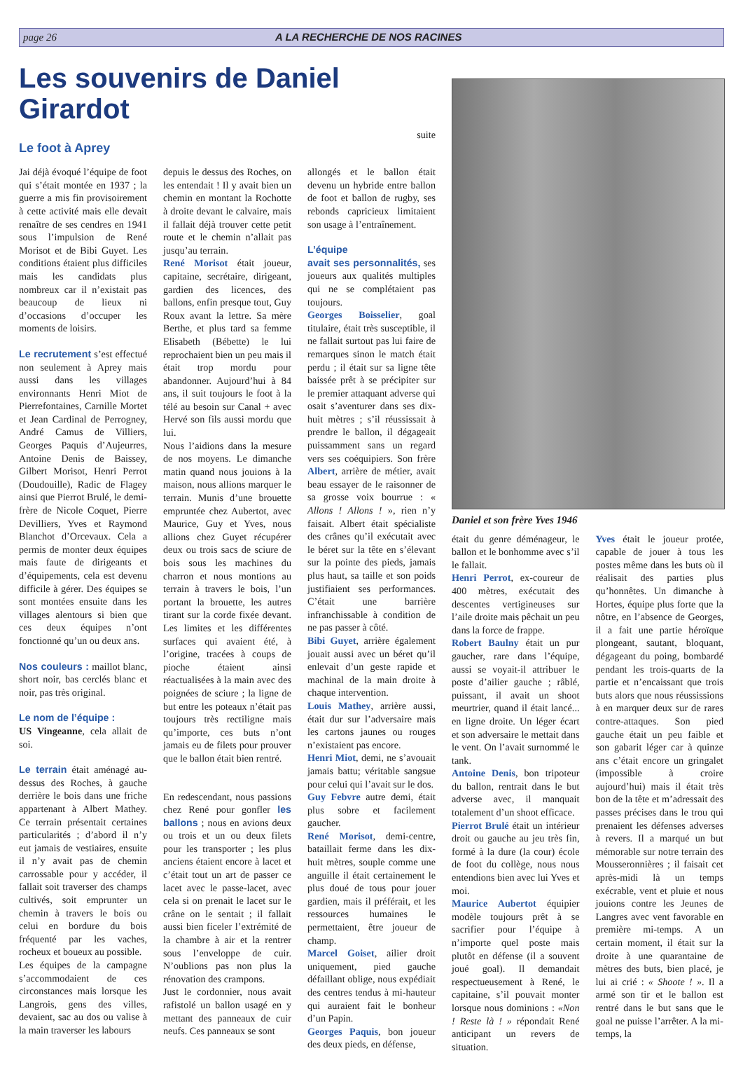page 26 A LA RECHERCHE DE NOS RACINES
Les souvenirs de Daniel Girardot
suite
Le foot à Aprey
Jai déjà évoqué l’équipe de foot qui s’était montée en 1937 ; la guerre a mis fin provisoirement à cette activité mais elle devait renaître de ses cendres en 1941 sous l’impulsion de René Morisot et de Bibi Guyet. Les conditions étaient plus difficiles mais les candidats plus nombreux car il n’existait pas beaucoup de lieux ni d’occasions d’occuper les moments de loisirs.
Le recrutement s’est effectué non seulement à Aprey mais aussi dans les villages environnants Henri Miot de Pierrefontaines, Carnille Mortet et Jean Cardinal de Perrogney, André Camus de Villiers, Georges Paquis d’Aujeurres, Antoine Denis de Baissey, Gilbert Morisot, Henri Perrot (Doudouille), Radic de Flagey ainsi que Pierrot Brulé, le demi-frère de Nicole Coquet, Pierre Devilliers, Yves et Raymond Blanchot d’Orcevaux. Cela a permis de monter deux équipes mais faute de dirigeants et d’équipements, cela est devenu difficile à gérer. Des équipes se sont montées ensuite dans les villages alentours si bien que ces deux équipes n’ont fonctionné qu’un ou deux ans.
Nos couleurs : maillot blanc, short noir, bas cerclés blanc et noir, pas très original.
Le nom de l’équipe :
US Vingeanne, cela allait de soi.
Le terrain était aménagé au-dessus des Roches, à gauche derrière le bois dans une friche appartenant à Albert Mathey. Ce terrain présentait certaines particularités ; d’abord il n’y eut jamais de vestiaires, ensuite il n’y avait pas de chemin carrossable pour y accéder, il fallait soit traverser des champs cultivés, soit emprunter un chemin à travers le bois ou celui en bordure du bois fréquenté par les vaches, rocheux et boueux au possible.
Les équipes de la campagne s’accommodaient de ces circonstances mais lorsque les Langrois, gens des villes, devaient, sac au dos ou valise à la main traverser les labours
depuis le dessus des Roches, on les entendait ! Il y avait bien un chemin en montant la Rochotte à droite devant le calvaire, mais il fallait déjà trouver cette petit route et le chemin n’allait pas jusqu’au terrain.
René Morisot était joueur, capitaine, secrétaire, dirigeant, gardien des licences, des ballons, enfin presque tout, Guy Roux avant la lettre. Sa mère Berthe, et plus tard sa femme Elisabeth (Bébette) le lui reprochaient bien un peu mais il était trop mordu pour abandonner. Aujourd’hui à 84 ans, il suit toujours le foot à la télé au besoin sur Canal + avec Hervé son fils aussi mordu que lui.
Nous l’aidions dans la mesure de nos moyens. Le dimanche matin quand nous jouions à la maison, nous allions marquer le terrain. Munis d’une brouette empruntée chez Aubertot, avec Maurice, Guy et Yves, nous allions chez Guyet récupérer deux ou trois sacs de sciure de bois sous les machines du charron et nous montions au terrain à travers le bois, l’un portant la brouette, les autres tirant sur la corde fixée devant. Les limites et les différentes surfaces qui avaient été, à l’origine, tracées à coups de pioche étaient ainsi réactualisées à la main avec des poignées de sciure ; la ligne de but entre les poteaux n’était pas toujours très rectiligne mais qu’importe, ces buts n’ont jamais eu de filets pour prouver que le ballon était bien rentré.
En redescendant, nous passions chez René pour gonfler les ballons ; nous en avions deux ou trois et un ou deux filets pour les transporter ; les plus anciens étaient encore à lacet et c’était tout un art de passer ce lacet avec le passe-lacet, avec cela si on prenait le lacet sur le crâne on le sentait ; il fallait aussi bien ficeler l’extrémité de la chambre à air et la rentrer sous l’enveloppe de cuir. N’oublions pas non plus la rénovation des crampons.
Just le cordonnier, nous avait rafistolé un ballon usagé en y mettant des panneaux de cuir neufs. Ces panneaux se sont
allongés et le ballon était devenu un hybride entre ballon de foot et ballon de rugby, ses rebonds capricieux limitaient son usage à l’entraînement.
L’équipe
avait ses personnalités, ses joueurs aux qualités multiples qui ne se complétaient pas toujours.
Georges Boisselier, goal titulaire, était très susceptible, il ne fallait surtout pas lui faire de remarques sinon le match était perdu ; il était sur sa ligne tête baissée prêt à se précipiter sur le premier attaquant adverse qui osait s’aventurer dans ses dix-huit mètres ; s’il réussissait à prendre le ballon, il dégageait puissamment sans un regard vers ses coéquipiers. Son frère Albert, arrière de métier, avait beau essayer de le raisonner de sa grosse voix bourrue : « Allons ! Allons ! », rien n’y faisait. Albert était spécialiste des crânes qu’il exécutait avec le béret sur la tête en s’élevant sur la pointe des pieds, jamais plus haut, sa taille et son poids justifiaient ses performances. C’était une barrière infranchissable à condition de ne pas passer à côté.
Bibi Guyet, arrière également jouait aussi avec un béret qu’il enlevait d’un geste rapide et machinal de la main droite à chaque intervention.
Louis Mathey, arrière aussi, était dur sur l’adversaire mais les cartons jaunes ou rouges n’existaient pas encore.
Henri Miot, demi, ne s’avouait jamais battu; véritable sangsue pour celui qui l’avait sur le dos.
Guy Febvre autre demi, était plus sobre et facilement gaucher.
René Morisot, demi-centre, bataillait ferme dans les dix-huit mètres, souple comme une anguille il était certainement le plus doué de tous pour jouer gardien, mais il préférait, et les ressources humaines le permettaient, être joueur de champ.
Marcel Goiset, ailier droit uniquement, pied gauche défaillant oblige, nous expédiait des centres tendus à mi-hauteur qui auraient fait le bonheur d’un Papin.
Georges Paquis, bon joueur des deux pieds, en défense,
Daniel et son frère Yves 1946
était du genre déménageur, le ballon et le bonhomme avec s’il le fallait.
Henri Perrot, ex-coureur de 400 mètres, exécutait des descentes vertigineuses sur l’aile droite mais pêchait un peu dans la force de frappe.
Robert Baulny était un pur gaucher, rare dans l’équipe, aussi se voyait-il attribuer le poste d’ailier gauche ; râblé, puissant, il avait un shoot meurtrier, quand il était lancé... en ligne droite. Un léger écart et son adversaire le mettait dans le vent. On l’avait surnommé le tank.
Antoine Denis, bon tripoteur du ballon, rentrait dans le but adverse avec, il manquait totalement d’un shoot efficace.
Pierrot Brulé était un intérieur droit ou gauche au jeu très fin, formé à la dure (la cour) école de foot du collège, nous nous entendions bien avec lui Yves et moi.
Maurice Aubertot équipier modèle toujours prêt à se sacrifier pour l’équipe à n’importe quel poste mais plutôt en défense (il a souvent joué goal). Il demandait respectueusement à René, le capitaine, s’il pouvait monter lorsque nous dominions : «Non ! Reste là ! » répondait René anticipant un revers de situation.
Yves était le joueur protée, capable de jouer à tous les postes même dans les buts où il réalisait des parties plus qu’honnêtes. Un dimanche à Hortes, équipe plus forte que la nôtre, en l’absence de Georges, il a fait une partie héroïque plongeant, sautant, bloquant, dégageant du poing, bombardé pendant les trois-quarts de la partie et n’encaissant que trois buts alors que nous réussissions à en marquer deux sur de rares contre-attaques. Son pied gauche était un peu faible et son gabarit léger car à quinze ans c’était encore un gringalet (impossible à croire aujourd’hui) mais il était très bon de la tête et m’adressait des passes précises dans le trou qui prenaient les défenses adverses à revers. Il a marqué un but mémorable sur notre terrain des Mousseronnières ; il faisait cet après-midi là un temps exécrable, vent et pluie et nous jouions contre les Jeunes de Langres avec vent favorable en première mi-temps. A un certain moment, il était sur la droite à une quarantaine de mètres des buts, bien placé, je lui ai crié : « Shoote ! ». Il a armé son tir et le ballon est rentré dans le but sans que le goal ne puisse l’arrêter. A la mi-temps, la